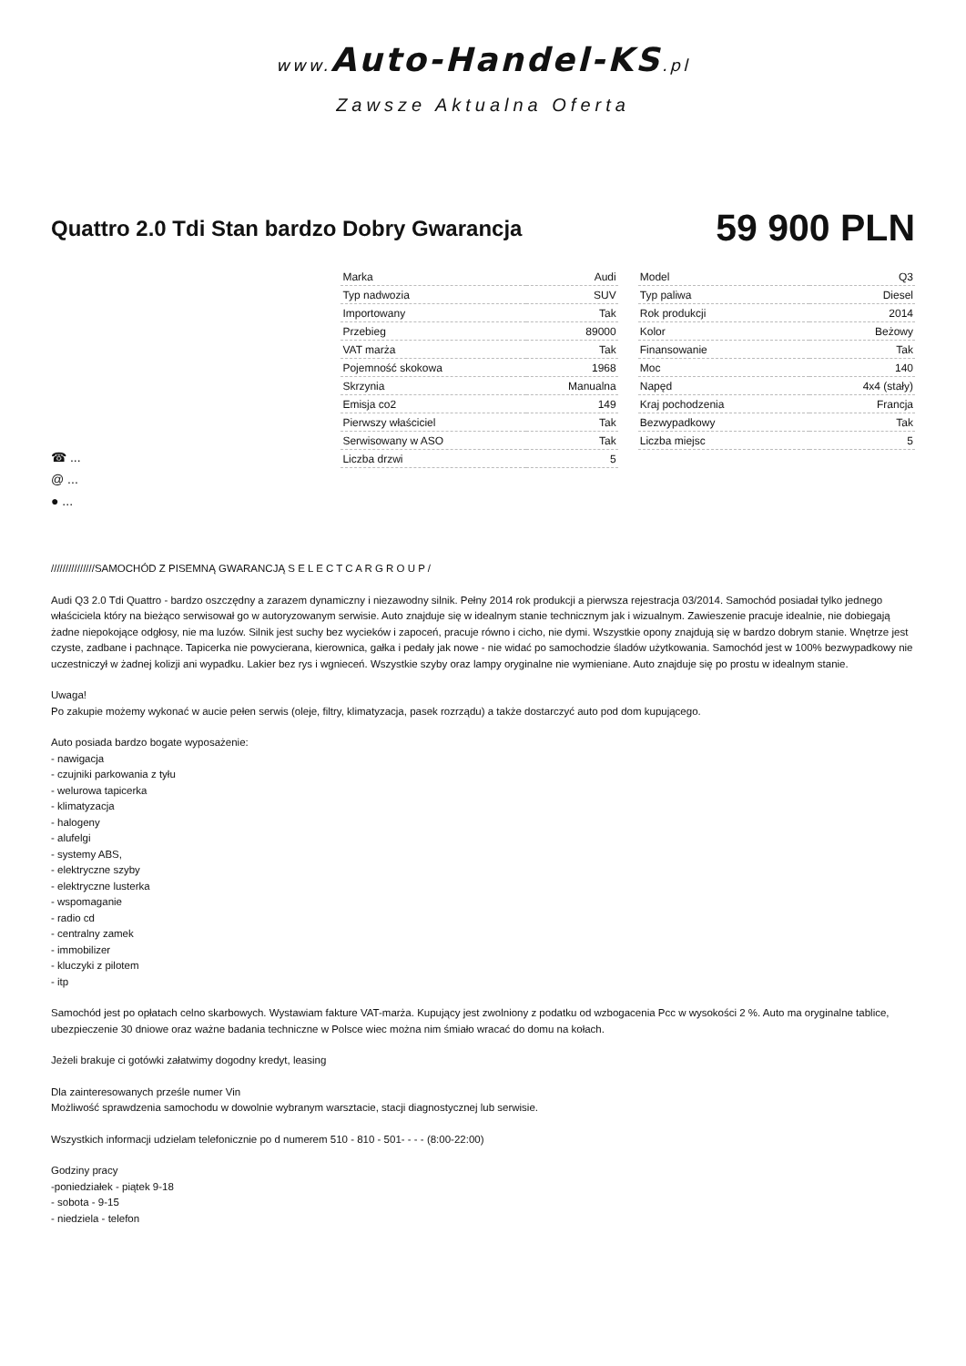www. Auto-Handel-KS.pl
Zawsze Aktualna Oferta
Quattro 2.0 Tdi Stan bardzo Dobry Gwarancja
59 900 PLN
☎ ...
@ ...
● ...
| Marka | Audi |
| Typ nadwozia | SUV |
| Importowany | Tak |
| Przebieg | 89000 |
| VAT marża | Tak |
| Pojemność skokowa | 1968 |
| Skrzynia | Manualna |
| Emisja co2 | 149 |
| Pierwszy właściciel | Tak |
| Serwisowany w ASO | Tak |
| Liczba drzwi | 5 |
| Model | Q3 |
| Typ paliwa | Diesel |
| Rok produkcji | 2014 |
| Kolor | Beżowy |
| Finansowanie | Tak |
| Moc | 140 |
| Napęd | 4x4 (stały) |
| Kraj pochodzenia | Francja |
| Bezwypadkowy | Tak |
| Liczba miejsc | 5 |
///////////////SAMOCHÓD Z PISEMNĄ GWARANCJĄ S E L E C T C A R G R O U P /
Audi Q3 2.0 Tdi Quattro - bardzo oszczędny a zarazem dynamiczny i niezawodny silnik. Pełny 2014 rok produkcji a pierwsza rejestracja 03/2014. Samochód posiadał tylko jednego właściciela który na bieżąco serwisował go w autoryzowanym serwisie. Auto znajduje się w idealnym stanie technicznym jak i wizualnym. Zawieszenie pracuje idealnie, nie dobiegają żadne niepokojące odgłosy, nie ma luzów. Silnik jest suchy bez wycieków i zapoceń, pracuje równo i cicho, nie dymi. Wszystkie opony znajdują się w bardzo dobrym stanie. Wnętrze jest czyste, zadbane i pachnące. Tapicerka nie powycierana, kierownica, gałka i pedały jak nowe - nie widać po samochodzie śladów użytkowania. Samochód jest w 100% bezwypadkowy nie uczestniczył w żadnej kolizji ani wypadku. Lakier bez rys i wgnieceń. Wszystkie szyby oraz lampy oryginalne nie wymieniane. Auto znajduje się po prostu w idealnym stanie.
Uwaga!
Po zakupie możemy wykonać w aucie pełen serwis (oleje, filtry, klimatyzacja, pasek rozrządu) a także dostarczyć auto pod dom kupującego.
Auto posiada bardzo bogate wyposażenie:
- nawigacja
- czujniki parkowania z tyłu
- welurowa tapicerka
- klimatyzacja
- halogeny
- alufelgi
- systemy ABS,
- elektryczne szyby
- elektryczne lusterka
- wspomaganie
- radio cd
- centralny zamek
- immobilizer
- kluczyki z pilotem
- itp
Samochód jest po opłatach celno skarbowych. Wystawiam fakture VAT-marża. Kupujący jest zwolniony z podatku od wzbogacenia Pcc w wysokości 2 %. Auto ma oryginalne tablice, ubezpieczenie 30 dniowe oraz ważne badania techniczne w Polsce wiec można nim śmiało wracać do domu na kołach.
Jeżeli brakuje ci gotówki załatwimy dogodny kredyt, leasing
Dla zainteresowanych prześle numer Vin
Możliwość sprawdzenia samochodu w dowolnie wybranym warsztacie, stacji diagnostycznej lub serwisie.
Wszystkich informacji udzielam telefonicznie po d numerem 510 - 810 - 501- - - - (8:00-22:00)
Godziny pracy
-poniedziałek - piątek 9-18
- sobota - 9-15
- niedziela - telefon